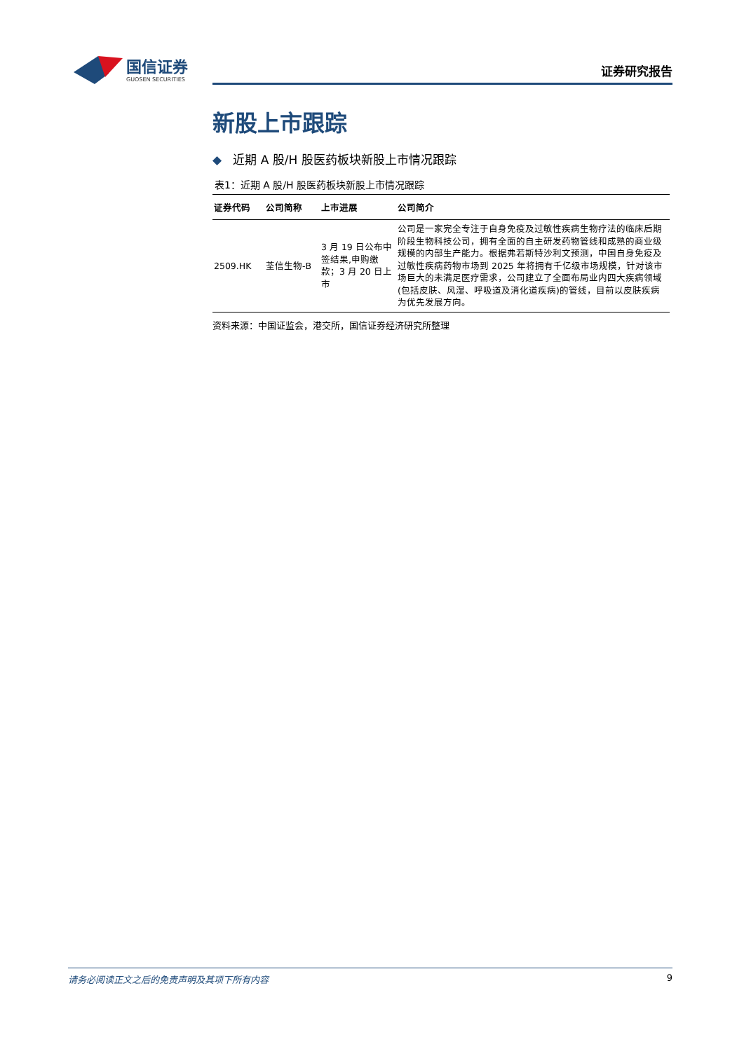国信证券
GUOSEN SECURITIES
证券研究报告
新股上市跟踪
◆ 近期 A 股/H 股医药板块新股上市情况跟踪
表1：近期 A 股/H 股医药板块新股上市情况跟踪
| 证券代码 | 公司简称 | 上市进展 | 公司简介 |
| --- | --- | --- | --- |
| 2509.HK | 荃信生物-B | 3 月 19 日公布中签结果,申购缴款；3 月 20 日上市 | 公司是一家完全专注于自身免疫及过敏性疾病生物疗法的临床后期阶段生物科技公司，拥有全面的自主研发药物管线和成熟的商业级规模的内部生产能力。根据弗若斯特沙利文预测，中国自身免疫及过敏性疾病药物市场到 2025 年将拥有千亿级市场规模，针对该市场巨大的未满足医疗需求，公司建立了全面布局业内四大疾病领域(包括皮肤、风湿、呼吸道及消化道疾病)的管线，目前以皮肤疾病为优先发展方向。 |
资料来源：中国证监会，港交所，国信证券经济研究所整理
请务必阅读正文之后的免责声明及其项下所有内容 9